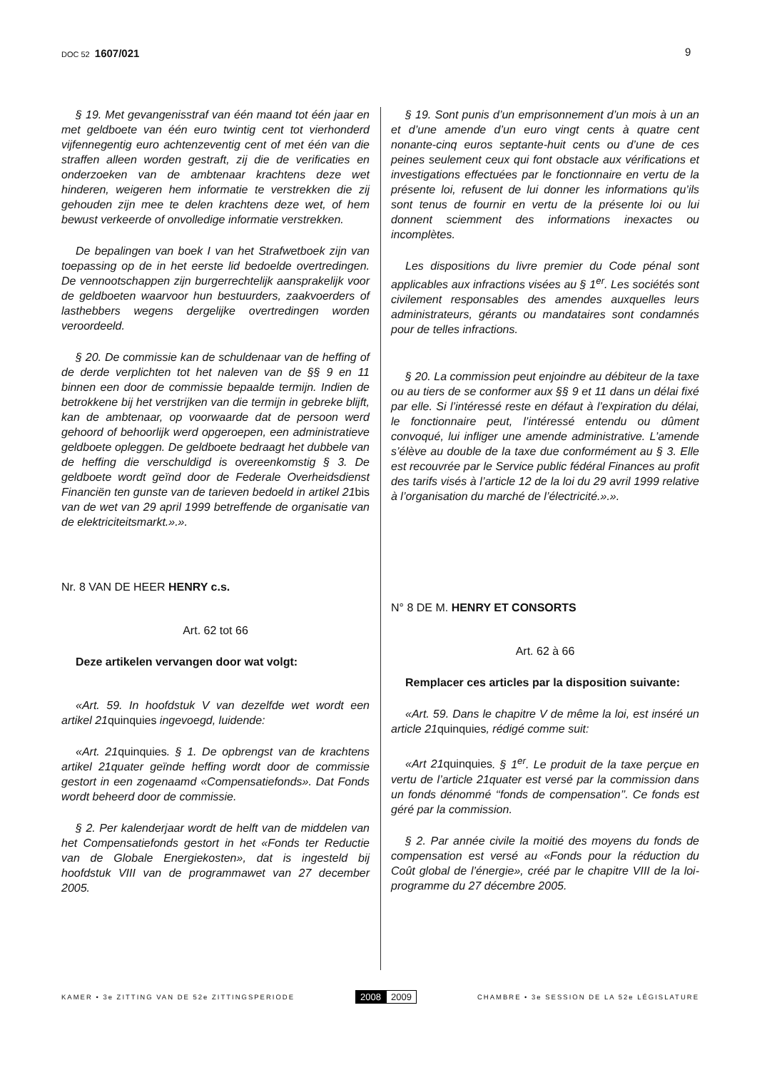DOC 52 1607/021 9
§ 19. Met gevangenisstraf van één maand tot één jaar en met geldboete van één euro twintig cent tot vierhonderd vijfennegentig euro achtenzeventig cent of met één van die straffen alleen worden gestraft, zij die de verificaties en onderzoeken van de ambtenaar krachtens deze wet hinderen, weigeren hem informatie te verstrekken die zij gehouden zijn mee te delen krachtens deze wet, of hem bewust verkeerde of onvolledige informatie verstrekken.
De bepalingen van boek I van het Strafwetboek zijn van toepassing op de in het eerste lid bedoelde overtredingen. De vennootschappen zijn burgerrechtelijk aansprakelijk voor de geldboeten waarvoor hun bestuurders, zaakvoerders of lasthebbers wegens dergelijke overtredingen worden veroordeeld.
§ 20. De commissie kan de schuldenaar van de heffing of de derde verplichten tot het naleven van de §§ 9 en 11 binnen een door de commissie bepaalde termijn. Indien de betrokkene bij het verstrijken van die termijn in gebreke blijft, kan de ambtenaar, op voorwaarde dat de persoon werd gehoord of behoorlijk werd opgeroepen, een administratieve geldboete opleggen. De geldboete bedraagt het dubbele van de heffing die verschuldigd is overeenkomstig § 3. De geldboete wordt geïnd door de Federale Overheidsdienst Financiën ten gunste van de tarieven bedoeld in artikel 21bis van de wet van 29 april 1999 betreffende de organisatie van de elektriciteitsmarkt.».».
Nr. 8 VAN DE HEER HENRY c.s.
Art. 62 tot 66
Deze artikelen vervangen door wat volgt:
«Art. 59. In hoofdstuk V van dezelfde wet wordt een artikel 21quinquies ingevoegd, luidende:
«Art. 21quinquies. § 1. De opbrengst van de krachtens artikel 21quater geïnde heffing wordt door de commissie gestort in een zogenaamd «Compensatiefonds». Dat Fonds wordt beheerd door de commissie.
§ 2. Per kalenderjaar wordt de helft van de middelen van het Compensatiefonds gestort in het «Fonds ter Reductie van de Globale Energiekosten», dat is ingesteld bij hoofdstuk VIII van de programmawet van 27 december 2005.
§ 19. Sont punis d’un emprisonnement d’un mois à un an et d’une amende d’un euro vingt cents à quatre cent nonante-cinq euros septante-huit cents ou d’une de ces peines seulement ceux qui font obstacle aux vérifications et investigations effectuées par le fonctionnaire en vertu de la présente loi, refusent de lui donner les informations qu’ils sont tenus de fournir en vertu de la présente loi ou lui donnent sciemment des informations inexactes ou incomplètes.
Les dispositions du livre premier du Code pénal sont applicables aux infractions visées au § 1<sup>er</sup>. Les sociétés sont civilement responsables des amendes auxquelles leurs administrateurs, gérants ou mandataires sont condamnés pour de telles infractions.
§ 20. La commission peut enjoindre au débiteur de la taxe ou au tiers de se conformer aux §§ 9 et 11 dans un délai fixé par elle. Si l’intéressé reste en défaut à l’expiration du délai, le fonctionnaire peut, l’intéressé entendu ou dûment convoqué, lui infliger une amende administrative. L’amende s’élève au double de la taxe due conformément au § 3. Elle est recouvrée par le Service public fédéral Finances au profit des tarifs visés à l’article 12 de la loi du 29 avril 1999 relative à l’organisation du marché de l’électricité.».».
N° 8 DE M. HENRY ET CONSORTS
Art. 62 à 66
Remplacer ces articles par la disposition suivante:
«Art. 59. Dans le chapitre V de même la loi, est inséré un article 21quinquies, rédigé comme suit:
«Art 21quinquies. § 1<sup>er</sup>. Le produit de la taxe perçue en vertu de l’article 21quater est versé par la commission dans un fonds dénommé ‘‘fonds de compensation’’. Ce fonds est géré par la commission.
§ 2. Par année civile la moitié des moyens du fonds de compensation est versé au «Fonds pour la réduction du Coût global de l’énergie», créé par le chapitre VIII de la loi-programme du 27 décembre 2005.
KAMER • 3e ZITTING VAN DE 52e ZITTINGSPERIODE 2008 2009 CHAMBRE • 3e SESSION DE LA 52e LÉGISLATURE